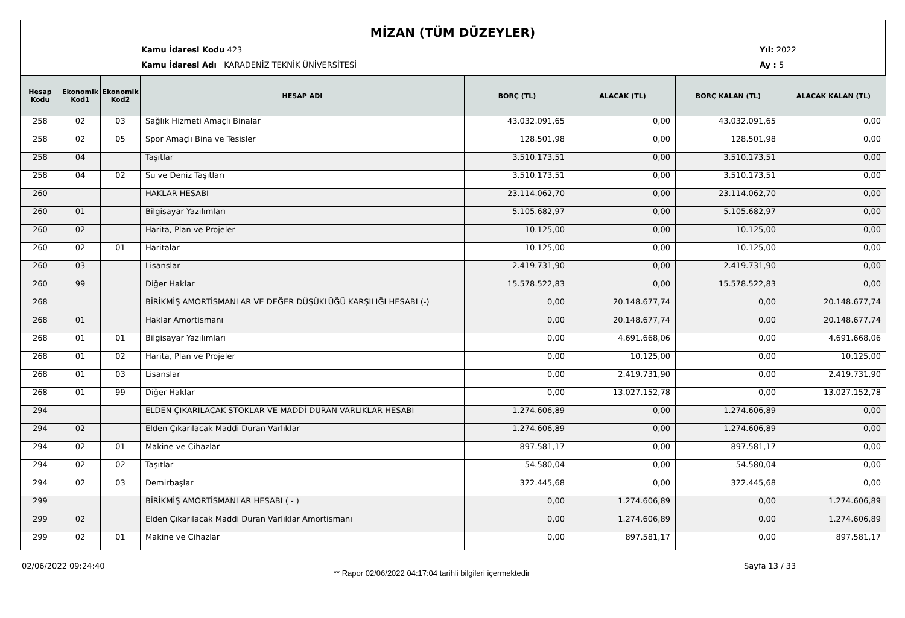MİZAN (TÜM DÜZEYLER)
Kamu İdaresi Kodu 423
Kamu İdaresi Adı KARADENİZ TEKNİK ÜNİVERSİTESİ
Yıl: 2022
Ay : 5
| Hesap Kodu | Ekonomik Kod1 | Ekonomik Kod2 | HESAP ADI | BORÇ (TL) | ALACAK (TL) | BORÇ KALAN (TL) | ALACAK KALAN (TL) |
| --- | --- | --- | --- | --- | --- | --- | --- |
| 258 | 02 | 03 | Sağlık Hizmeti Amaçlı Binalar | 43.032.091,65 | 0,00 | 43.032.091,65 | 0,00 |
| 258 | 02 | 05 | Spor Amaçlı Bina ve Tesisler | 128.501,98 | 0,00 | 128.501,98 | 0,00 |
| 258 | 04 | | Taşıtlar | 3.510.173,51 | 0,00 | 3.510.173,51 | 0,00 |
| 258 | 04 | 02 | Su ve Deniz Taşıtları | 3.510.173,51 | 0,00 | 3.510.173,51 | 0,00 |
| 260 | | | HAKLAR HESABI | 23.114.062,70 | 0,00 | 23.114.062,70 | 0,00 |
| 260 | 01 | | Bilgisayar Yazılımları | 5.105.682,97 | 0,00 | 5.105.682,97 | 0,00 |
| 260 | 02 | | Harita, Plan ve Projeler | 10.125,00 | 0,00 | 10.125,00 | 0,00 |
| 260 | 02 | 01 | Haritalar | 10.125,00 | 0,00 | 10.125,00 | 0,00 |
| 260 | 03 | | Lisanslar | 2.419.731,90 | 0,00 | 2.419.731,90 | 0,00 |
| 260 | 99 | | Diğer Haklar | 15.578.522,83 | 0,00 | 15.578.522,83 | 0,00 |
| 268 | | | BİRİKMİŞ AMORTİSMANLAR VE DEĞER DÜŞÜKLÜĞÜ KARŞILIĞI HESABI (-) | 0,00 | 20.148.677,74 | 0,00 | 20.148.677,74 |
| 268 | 01 | | Haklar Amortismanı | 0,00 | 20.148.677,74 | 0,00 | 20.148.677,74 |
| 268 | 01 | 01 | Bilgisayar Yazılımları | 0,00 | 4.691.668,06 | 0,00 | 4.691.668,06 |
| 268 | 01 | 02 | Harita, Plan ve Projeler | 0,00 | 10.125,00 | 0,00 | 10.125,00 |
| 268 | 01 | 03 | Lisanslar | 0,00 | 2.419.731,90 | 0,00 | 2.419.731,90 |
| 268 | 01 | 99 | Diğer Haklar | 0,00 | 13.027.152,78 | 0,00 | 13.027.152,78 |
| 294 | | | ELDEN ÇIKARILACAK STOKLAR VE MADDİ DURAN VARLIKLAR HESABI | 1.274.606,89 | 0,00 | 1.274.606,89 | 0,00 |
| 294 | 02 | | Elden Çıkarılacak Maddi Duran Varlıklar | 1.274.606,89 | 0,00 | 1.274.606,89 | 0,00 |
| 294 | 02 | 01 | Makine ve Cihazlar | 897.581,17 | 0,00 | 897.581,17 | 0,00 |
| 294 | 02 | 02 | Taşıtlar | 54.580,04 | 0,00 | 54.580,04 | 0,00 |
| 294 | 02 | 03 | Demirbaşlar | 322.445,68 | 0,00 | 322.445,68 | 0,00 |
| 299 | | | BİRİKMİŞ AMORTİSMANLAR HESABI ( - ) | 0,00 | 1.274.606,89 | 0,00 | 1.274.606,89 |
| 299 | 02 | | Elden Çıkarılacak Maddi Duran Varlıklar Amortismanı | 0,00 | 1.274.606,89 | 0,00 | 1.274.606,89 |
| 299 | 02 | 01 | Makine ve Cihazlar | 0,00 | 897.581,17 | 0,00 | 897.581,17 |
02/06/2022 09:24:40
** Rapor 02/06/2022 04:17:04 tarihli bilgileri içermektedir
Sayfa 13 / 33